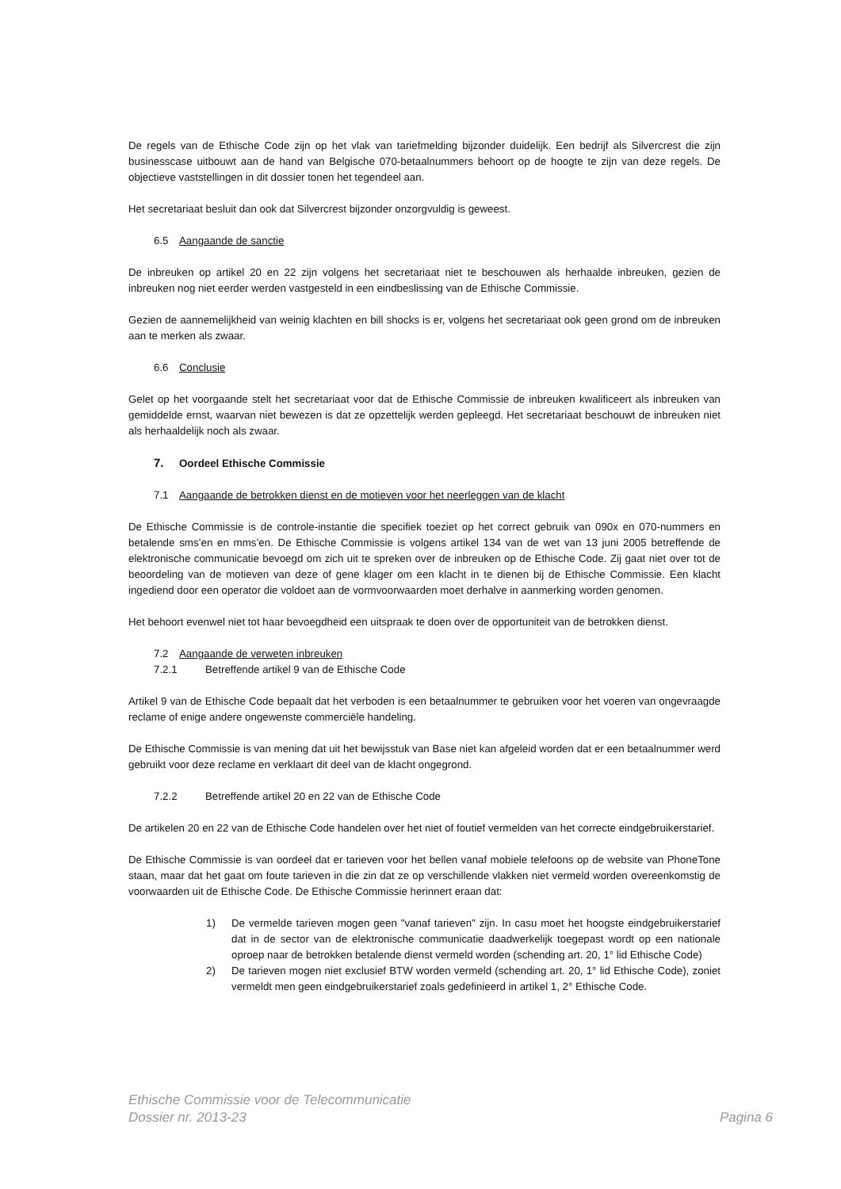De regels van de Ethische Code zijn op het vlak van tariefmelding bijzonder duidelijk. Een bedrijf als Silvercrest die zijn businesscase uitbouwt aan de hand van Belgische 070-betaalnummers behoort op de hoogte te zijn van deze regels. De objectieve vaststellingen in dit dossier tonen het tegendeel aan.
Het secretariaat besluit dan ook dat Silvercrest bijzonder onzorgvuldig is geweest.
6.5 Aangaande de sanctie
De inbreuken op artikel 20 en 22 zijn volgens het secretariaat niet te beschouwen als herhaalde inbreuken, gezien de inbreuken nog niet eerder werden vastgesteld in een eindbeslissing van de Ethische Commissie.
Gezien de aannemelijkheid van weinig klachten en bill shocks is er, volgens het secretariaat ook geen grond om de inbreuken aan te merken als zwaar.
6.6 Conclusie
Gelet op het voorgaande stelt het secretariaat voor dat de Ethische Commissie de inbreuken kwalificeert als inbreuken van gemiddelde ernst, waarvan niet bewezen is dat ze opzettelijk werden gepleegd. Het secretariaat beschouwt de inbreuken niet als herhaaldelijk noch als zwaar.
7. Oordeel Ethische Commissie
7.1 Aangaande de betrokken dienst en de motieven voor het neerleggen van de klacht
De Ethische Commissie is de controle-instantie die specifiek toeziet op het correct gebruik van 090x en 070-nummers en betalende sms’en en mms’en. De Ethische Commissie is volgens artikel 134 van de wet van 13 juni 2005 betreffende de elektronische communicatie bevoegd om zich uit te spreken over de inbreuken op de Ethische Code. Zij gaat niet over tot de beoordeling van de motieven van deze of gene klager om een klacht in te dienen bij de Ethische Commissie. Een klacht ingediend door een operator die voldoet aan de vormvoorwaarden moet derhalve in aanmerking worden genomen.
Het behoort evenwel niet tot haar bevoegdheid een uitspraak te doen over de opportuniteit van de betrokken dienst.
7.2 Aangaande de verweten inbreuken
7.2.1 Betreffende artikel 9 van de Ethische Code
Artikel 9 van de Ethische Code bepaalt dat het verboden is een betaalnummer te gebruiken voor het voeren van ongevraagde reclame of enige andere ongewenste commerciële handeling.
De Ethische Commissie is van mening dat uit het bewijsstuk van Base niet kan afgeleid worden dat er een betaalnummer werd gebruikt voor deze reclame en verklaart dit deel van de klacht ongegrond.
7.2.2 Betreffende artikel 20 en 22 van de Ethische Code
De artikelen 20 en 22 van de Ethische Code handelen over het niet of foutief vermelden van het correcte eindgebruikerstarief.
De Ethische Commissie is van oordeel dat er tarieven voor het bellen vanaf mobiele telefoons op de website van PhoneTone staan, maar dat het gaat om foute tarieven in die zin dat ze op verschillende vlakken niet vermeld worden overeenkomstig de voorwaarden uit de Ethische Code. De Ethische Commissie herinnert eraan dat:
1) De vermelde tarieven mogen geen "vanaf tarieven" zijn. In casu moet het hoogste eindgebruikerstarief dat in de sector van de elektronische communicatie daadwerkelijk toegepast wordt op een nationale oproep naar de betrokken betalende dienst vermeld worden (schending art. 20, 1° lid Ethische Code)
2) De tarieven mogen niet exclusief BTW worden vermeld (schending art. 20, 1° lid Ethische Code), zoniet vermeldt men geen eindgebruikerstarief zoals gedefinieerd in artikel 1, 2° Ethische Code.
Ethische Commissie voor de Telecommunicatie
Dossier nr. 2013-23 Pagina 6